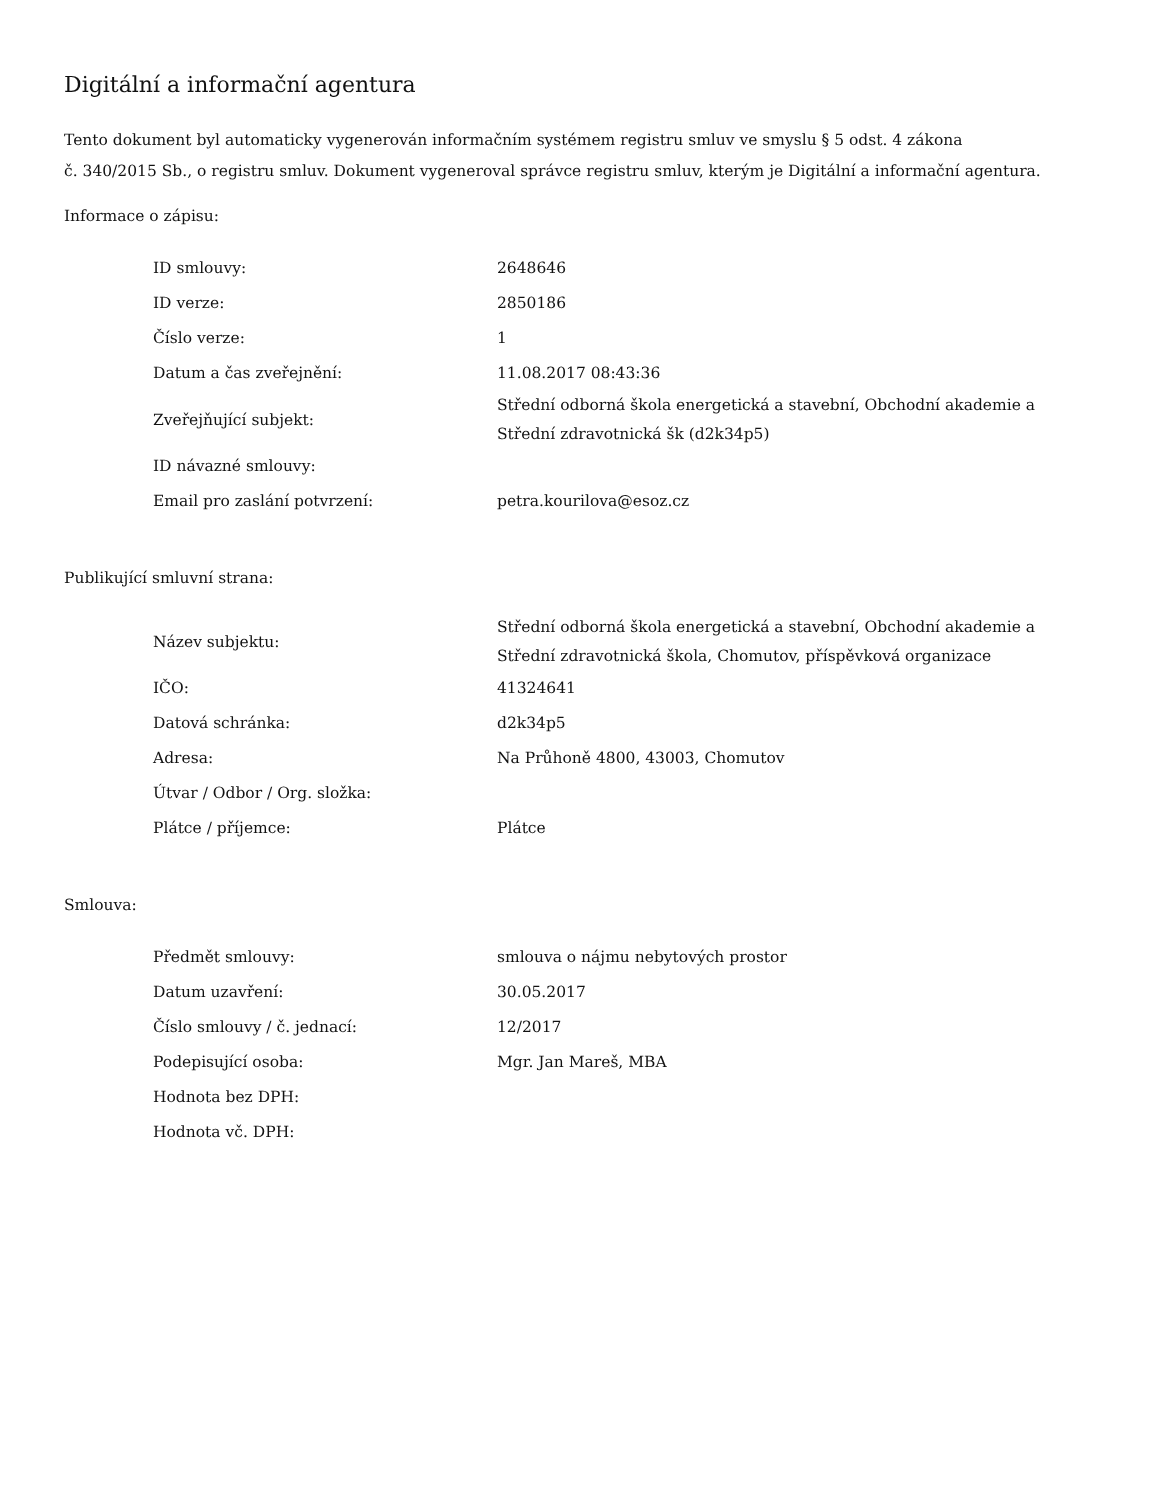Digitální a informační agentura
Tento dokument byl automaticky vygenerován informačním systémem registru smluv ve smyslu § 5 odst. 4 zákona
č. 340/2015 Sb., o registru smluv. Dokument vygeneroval správce registru smluv, kterým je Digitální a informační agentura.
Informace o zápisu:
| ID smlouvy: | 2648646 |
| ID verze: | 2850186 |
| Číslo verze: | 1 |
| Datum a čas zveřejnění: | 11.08.2017 08:43:36 |
| Zveřejňující subjekt: | Střední odborná škola energetická a stavební, Obchodní akademie a Střední zdravotnická šk (d2k34p5) |
| ID návazné smlouvy: | |
| Email pro zaslání potvrzení: | petra.kourilova@esoz.cz |
Publikující smluvní strana:
| Název subjektu: | Střední odborná škola energetická a stavební, Obchodní akademie a Střední zdravotnická škola, Chomutov, příspěvková organizace |
| IČO: | 41324641 |
| Datová schránka: | d2k34p5 |
| Adresa: | Na Průhoně 4800, 43003, Chomutov |
| Útvar / Odbor / Org. složka: | |
| Plátce / příjemce: | Plátce |
Smlouva:
| Předmět smlouvy: | smlouva o nájmu nebytových prostor |
| Datum uzavření: | 30.05.2017 |
| Číslo smlouvy / č. jednací: | 12/2017 |
| Podepisující osoba: | Mgr. Jan Mareš, MBA |
| Hodnota bez DPH: | |
| Hodnota vč. DPH: | |